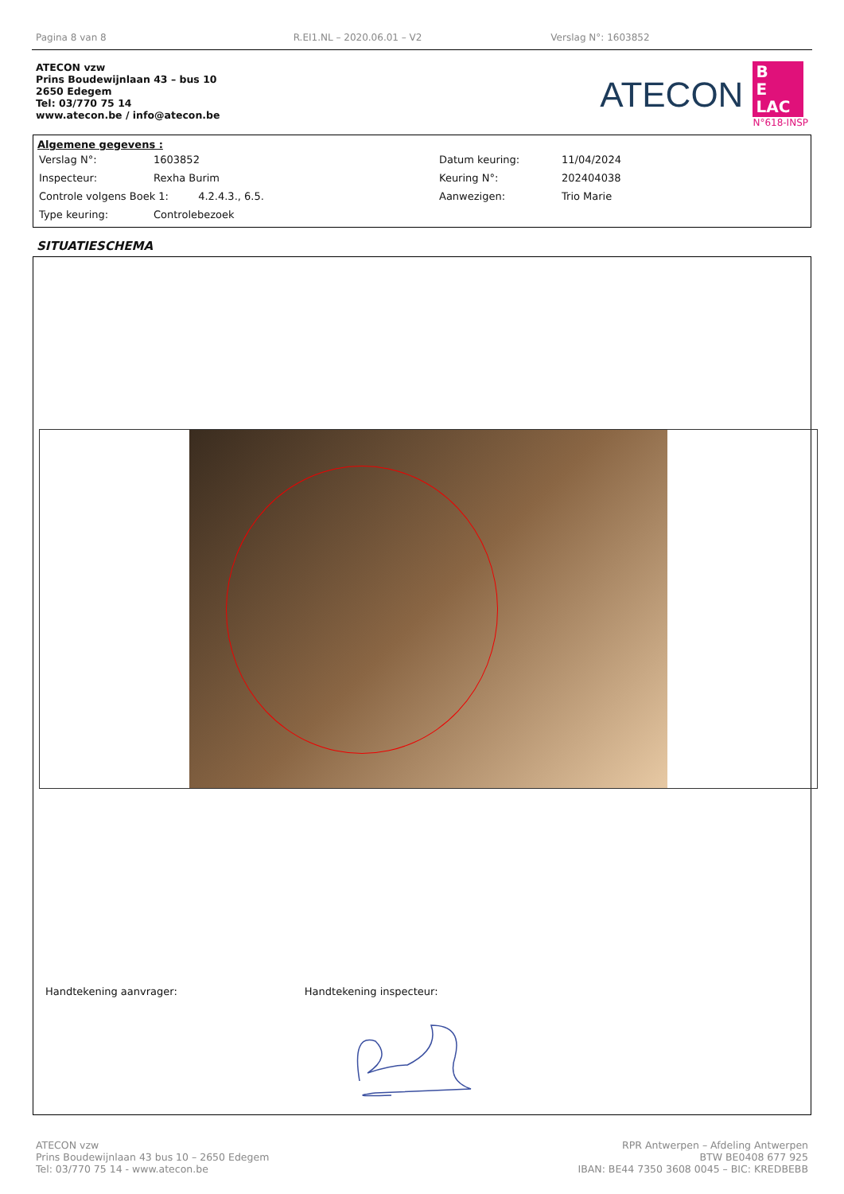Pagina 8 van 8 R.EI1.NL – 2020.06.01 – V2 Verslag N°: 1603852
ATECON vzw
Prins Boudewijnlaan 43 – bus 10
2650 Edegem
Tel: 03/770 75 14
www.atecon.be / info@atecon.be
ATECON
B
E
LAC
N°618-INSP
Algemene gegevens :
| Verslag N°: | 1603852 | Datum keuring: | 11/04/2024 |
| Inspecteur: | Rexha Burim | Keuring N°: | 202404038 |
| Controle volgens Boek 1: 4.2.4.3., 6.5. | | Aanwezigen: | Trio Marie |
| Type keuring: | Controlebezoek | | |
SITUATIESCHEMA
Handtekening aanvrager: Handtekening inspecteur:
ATECON vzw
Prins Boudewijnlaan 43 bus 10 – 2650 Edegem
Tel: 03/770 75 14 - www.atecon.be
RPR Antwerpen – Afdeling Antwerpen
BTW BE0408 677 925
IBAN: BE44 7350 3608 0045 – BIC: KREDBEBB